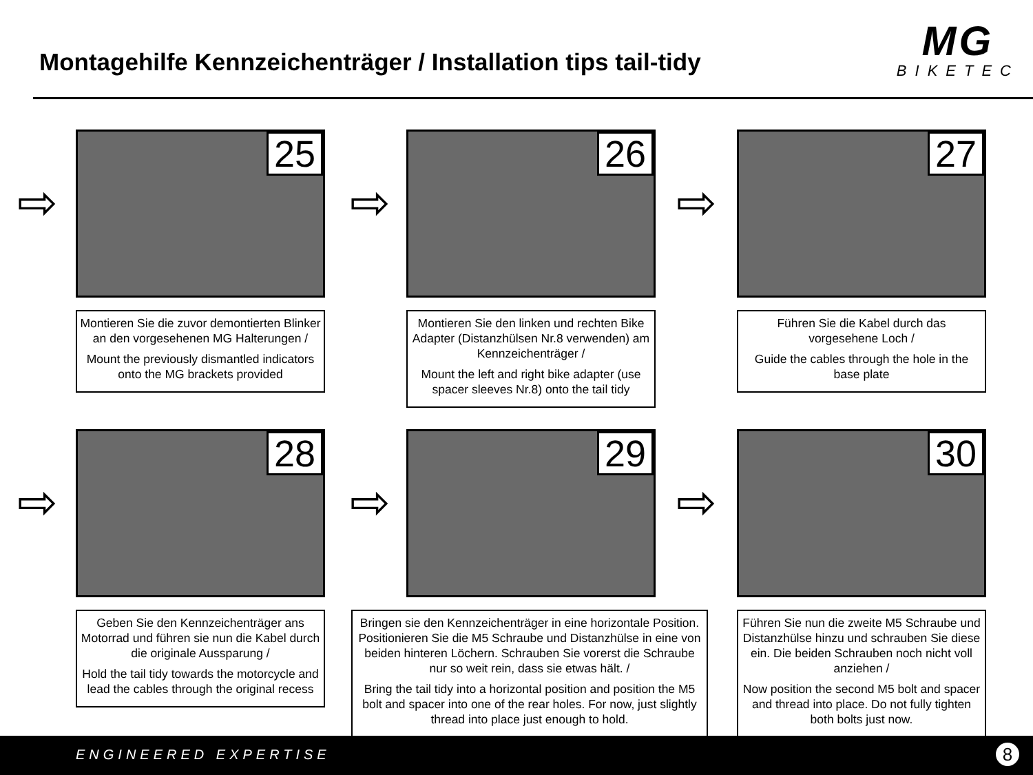Montagehilfe Kennzeichenträger / Installation tips tail-tidy
MG
BIKETEC
⇨
25
Montieren Sie die zuvor demontierten Blinker an den vorgesehenen MG Halterungen /
Mount the previously dismantled indicators onto the MG brackets provided
⇨
26
Montieren Sie den linken und rechten Bike Adapter (Distanzhülsen Nr.8 verwenden) am Kennzeichenträger /
Mount the left and right bike adapter (use spacer sleeves Nr.8) onto the tail tidy
⇨
27
Führen Sie die Kabel durch das vorgesehene Loch /
Guide the cables through the hole in the base plate
⇨
28
Geben Sie den Kennzeichenträger ans Motorrad und führen sie nun die Kabel durch die originale Aussparung /
Hold the tail tidy towards the motorcycle and lead the cables through the original recess
⇨
29
Bringen sie den Kennzeichenträger in eine horizontale Position. Positionieren Sie die M5 Schraube und Distanzhülse in eine von beiden hinteren Löchern. Schrauben Sie vorerst die Schraube nur so weit rein, dass sie etwas hält. /
Bring the tail tidy into a horizontal position and position the M5 bolt and spacer into one of the rear holes. For now, just slightly thread into place just enough to hold.
⇨
30
Führen Sie nun die zweite M5 Schraube und Distanzhülse hinzu und schrauben Sie diese ein. Die beiden Schrauben noch nicht voll anziehen /
Now position the second M5 bolt and spacer and thread into place. Do not fully tighten both bolts just now.
ENGINEERED EXPERTISE 8